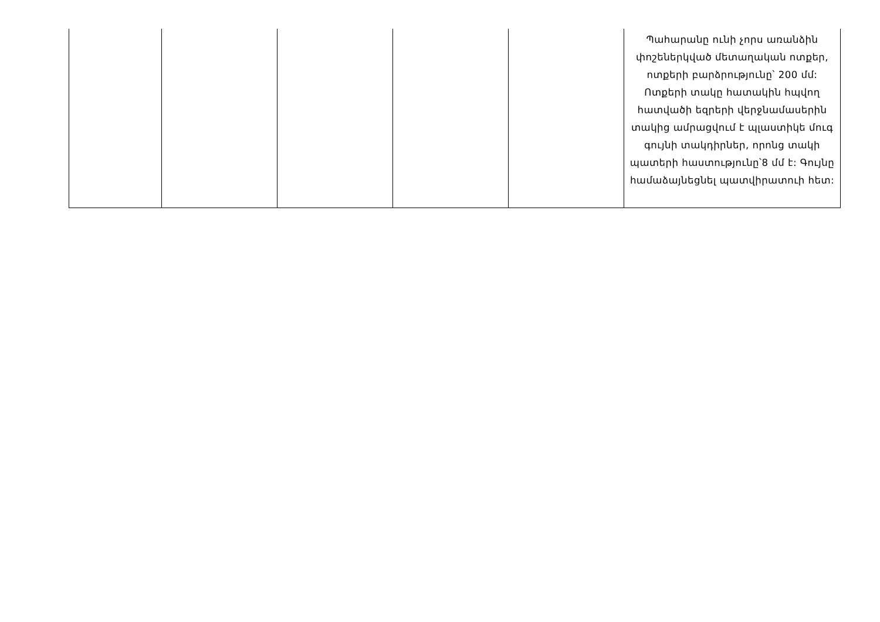| | | | | | Պահարանը ունի չորս առանձին փոշեներկված մետաղական ոտքեր, ոտքերի բարձրությունը՝ 200 մմ: Ոտքերի տակը հատակին հպվող հատվածի եզրերի վերջնամասերին տակից ամրացվում է պլաստիկե մուգ գույնի տակդիրներ, որոնց տակի պատերի հաստությունը՝8 մմ է: Գույնը համաձայնեցնել պատվիրատուի հետ: |